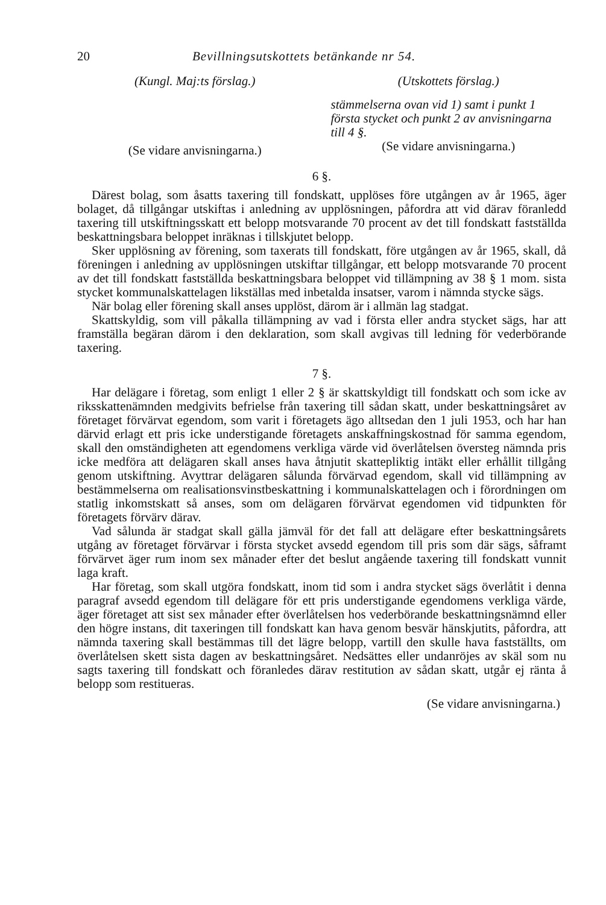20 Bevillningsutskottets betänkande nr 54.
(Kungl. Maj:ts förslag.)
(Se vidare anvisningarna.)
(Utskottets förslag.)
stämmelserna ovan vid 1) samt i punkt 1 första stycket och punkt 2 av anvisningarna till 4 §.
(Se vidare anvisningarna.)
6 §.
Därest bolag, som åsatts taxering till fondskatt, upplöses före utgången av år 1965, äger bolaget, då tillgångar utskiftas i anledning av upplösningen, påfordra att vid därav föranledd taxering till utskiftningsskatt ett belopp motsvarande 70 procent av det till fondskatt fastställda beskattningsbara beloppet inräknas i tillskjutet belopp.
Sker upplösning av förening, som taxerats till fondskatt, före utgången av år 1965, skall, då föreningen i anledning av upplösningen utskiftar tillgångar, ett belopp motsvarande 70 procent av det till fondskatt fastställda beskattningsbara beloppet vid tillämpning av 38 § 1 mom. sista stycket kommunalskattelagen likställas med inbetalda insatser, varom i nämnda stycke sägs.
När bolag eller förening skall anses upplöst, därom är i allmän lag stadgat.
Skattskyldig, som vill påkalla tillämpning av vad i första eller andra stycket sägs, har att framställa begäran därom i den deklaration, som skall avgivas till ledning för vederbörande taxering.
7 §.
Har delägare i företag, som enligt 1 eller 2 § är skattskyldigt till fondskatt och som icke av riksskattenämnden medgivits befrielse från taxering till sådan skatt, under beskattningsåret av företaget förvärvat egendom, som varit i företagets ägo alltsedan den 1 juli 1953, och har han därvid erlagt ett pris icke understigande företagets anskaffningskostnad för samma egendom, skall den omständigheten att egendomens verkliga värde vid överlåtelsen översteg nämnda pris icke medföra att delägaren skall anses hava åtnjutit skattepliktig intäkt eller erhållit tillgång genom utskiftning. Avyttrar delägaren sålunda förvärvad egendom, skall vid tillämpning av bestämmelserna om realisationsvinstbeskattning i kommunalskattelagen och i förordningen om statlig inkomstskatt så anses, som om delägaren förvärvat egendomen vid tidpunkten för företagets förvärv därav.
Vad sålunda är stadgat skall gälla jämväl för det fall att delägare efter beskattningsårets utgång av företaget förvärvar i första stycket avsedd egendom till pris som där sägs, såframt förvärvet äger rum inom sex månader efter det beslut angående taxering till fondskatt vunnit laga kraft.
Har företag, som skall utgöra fondskatt, inom tid som i andra stycket sägs överlåtit i denna paragraf avsedd egendom till delägare för ett pris understigande egendomens verkliga värde, äger företaget att sist sex månader efter överlåtelsen hos vederbörande beskattningsnämnd eller den högre instans, dit taxeringen till fondskatt kan hava genom besvär hänskjutits, påfordra, att nämnda taxering skall bestämmas till det lägre belopp, vartill den skulle hava fastställts, om överlåtelsen skett sista dagen av beskattningsåret. Nedsättes eller undanröjes av skäl som nu sagts taxering till fondskatt och föranledes därav restitution av sådan skatt, utgår ej ränta å belopp som restitueras.
(Se vidare anvisningarna.)